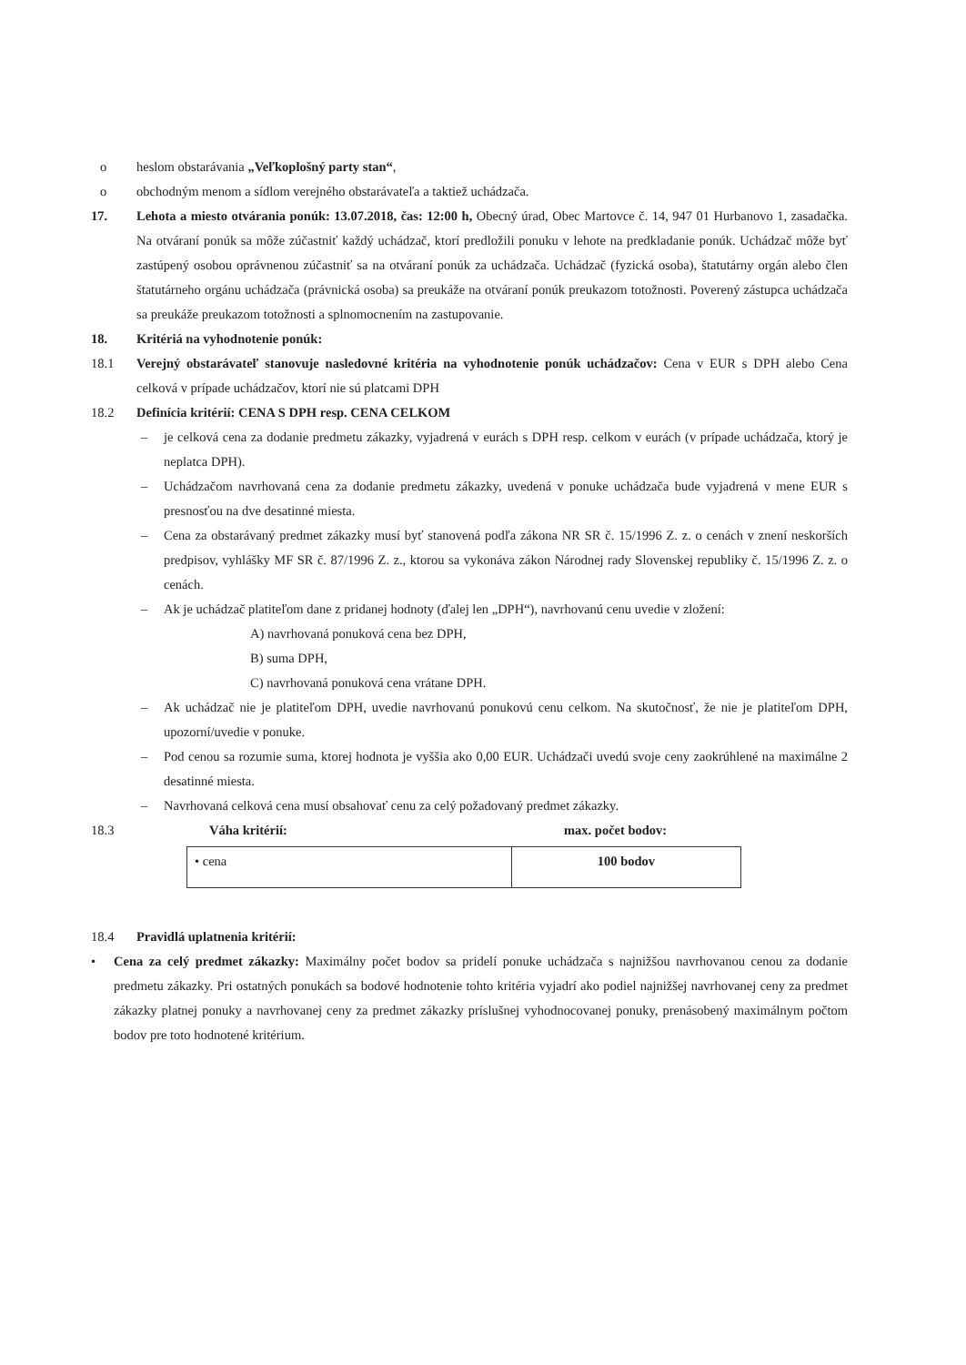o heslom obstarávania „Veľkoplošný party stan“,
o obchodným menom a sídlom verejného obstarávateľa a taktiež uchádzača.
17. Lehota a miesto otvárania ponúk: 13.07.2018, čas: 12:00 h, Obecný úrad, Obec Martovce č. 14, 947 01 Hurbanovo 1, zasadačka. Na otváraní ponúk sa môže zúčastniť každý uchádzač, ktorí predložili ponuku v lehote na predkladanie ponúk. Uchádzač môže byť zastúpený osobou oprávnenou zúčastniť sa na otváraní ponúk za uchádzača. Uchádzač (fyzická osoba), štatutárny orgán alebo člen štatutárneho orgánu uchádzača (právnická osoba) sa preukáže na otváraní ponúk preukazom totožnosti. Poverený zástupca uchádzača sa preukáže preukazom totožnosti a splnomocnením na zastupovanie.
18. Kritériá na vyhodnotenie ponúk:
18.1 Verejný obstarávateľ stanovuje nasledovné kritéria na vyhodnotenie ponúk uchádzačov: Cena v EUR s DPH alebo Cena celková v prípade uchádzačov, ktorí nie sú platcami DPH
18.2 Definícia kritérií: CENA S DPH resp. CENA CELKOM
– je celková cena za dodanie predmetu zákazky, vyjadrená v eurách s DPH resp. celkom v eurách (v prípade uchádzača, ktorý je neplatca DPH).
– Uchádzačom navrhovaná cena za dodanie predmetu zákazky, uvedená v ponuke uchádzača bude vyjadrená v mene EUR s presnosťou na dve desatinné miesta.
– Cena za obstarávaný predmet zákazky musí byť stanovená podľa zákona NR SR č. 15/1996 Z. z. o cenách v znení neskorších predpisov, vyhlášky MF SR č. 87/1996 Z. z., ktorou sa vykonáva zákon Národnej rady Slovenskej republiky č. 15/1996 Z. z. o cenách.
– Ak je uchádzač platiteľom dane z pridanej hodnoty (ďalej len „DPH“), navrhovanú cenu uvedie v zložení:
A) navrhovaná ponuková cena bez DPH,
B) suma DPH,
C) navrhovaná ponuková cena vrátane DPH.
– Ak uchádzač nie je platiteľom DPH, uvedie navrhovanú ponukovú cenu celkom. Na skutočnosť, že nie je platiteľom DPH, upozorní/uvedie v ponuke.
– Pod cenou sa rozumie suma, ktorej hodnota je vyššia ako 0,00 EUR. Uchádzači uvedú svoje ceny zaokrúhlené na maximálne 2 desatinné miesta.
– Navrhovaná celková cena musí obsahovať cenu za celý požadovaný predmet zákazky.
18.3 Váha kritérií: max. počet bodov:
| • cena | 100 bodov |
18.4 Pravidlá uplatnenia kritérií:
• Cena za celý predmet zákazky: Maximálny počet bodov sa pridelí ponuke uchádzača s najnižšou navrhovanou cenou za dodanie predmetu zákazky. Pri ostatných ponukách sa bodové hodnotenie tohto kritéria vyjadrí ako podiel najnižšej navrhovanej ceny za predmet zákazky platnej ponuky a navrhovanej ceny za predmet zákazky príslušnej vyhodnocovanej ponuky, prenásobený maximálnym počtom bodov pre toto hodnotené kritérium.